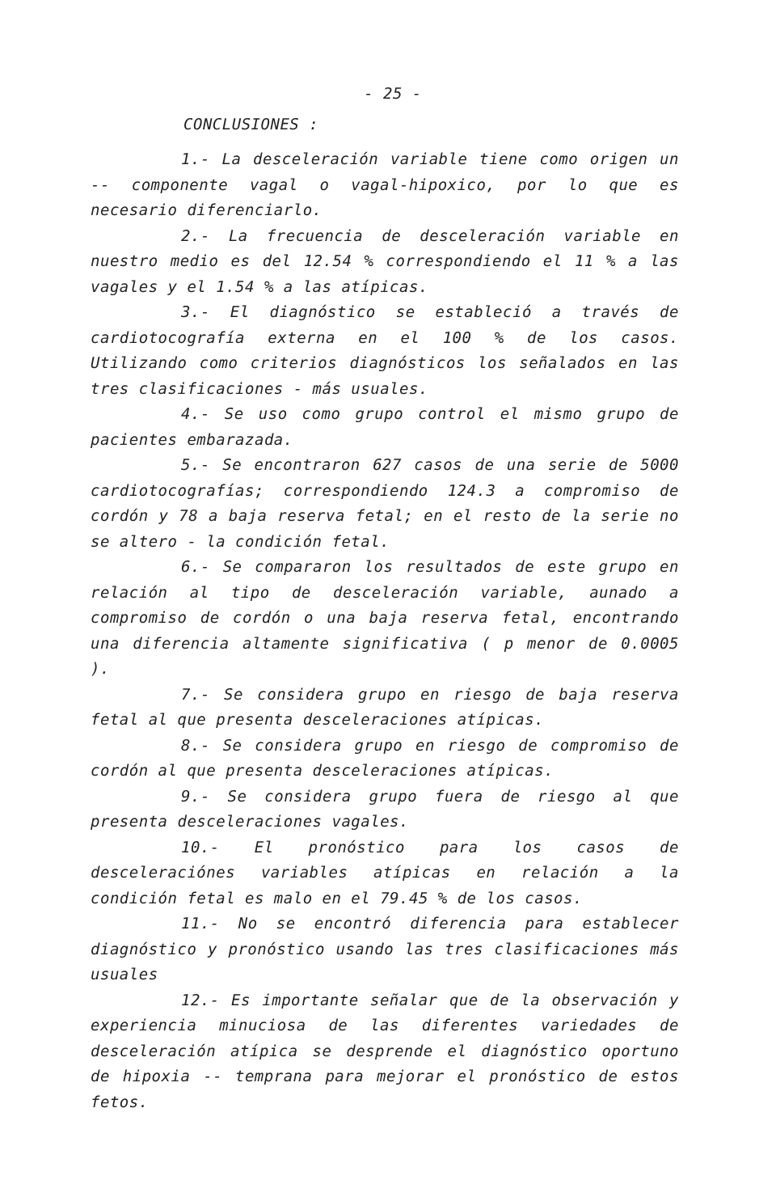- 25 -
CONCLUSIONES :
1.- La desceleración variable tiene como origen un -- componente vagal o vagal-hipoxico, por lo que es necesario diferenciarlo.
2.- La frecuencia de desceleración variable en nuestro medio es del 12.54 % correspondiendo el 11 % a las vagales y el 1.54 % a las atípicas.
3.- El diagnóstico se estableció a través de cardiotocografía externa en el 100 % de los casos. Utilizando como criterios diagnósticos los señalados en las tres clasificaciones - más usuales.
4.- Se uso como grupo control el mismo grupo de pacientes embarazada.
5.- Se encontraron 627 casos de una serie de 5000 cardiotocografías; correspondiendo 124.3 a compromiso de cordón y 78 a baja reserva fetal; en el resto de la serie no se altero - la condición fetal.
6.- Se compararon los resultados de este grupo en relación al tipo de desceleración variable, aunado a compromiso de cordón o una baja reserva fetal, encontrando una diferencia altamente significativa ( p menor de 0.0005 ).
7.- Se considera grupo en riesgo de baja reserva fetal al que presenta desceleraciones atípicas.
8.- Se considera grupo en riesgo de compromiso de cordón al que presenta desceleraciones atípicas.
9.- Se considera grupo fuera de riesgo al que presenta desceleraciones vagales.
10.- El pronóstico para los casos de desceleraciónes variables atípicas en relación a la condición fetal es malo en el 79.45 % de los casos.
11.- No se encontró diferencia para establecer diagnóstico y pronóstico usando las tres clasificaciones más usuales
12.- Es importante señalar que de la observación y experiencia minuciosa de las diferentes variedades de desceleración atípica se desprende el diagnóstico oportuno de hipoxia -- temprana para mejorar el pronóstico de estos fetos.